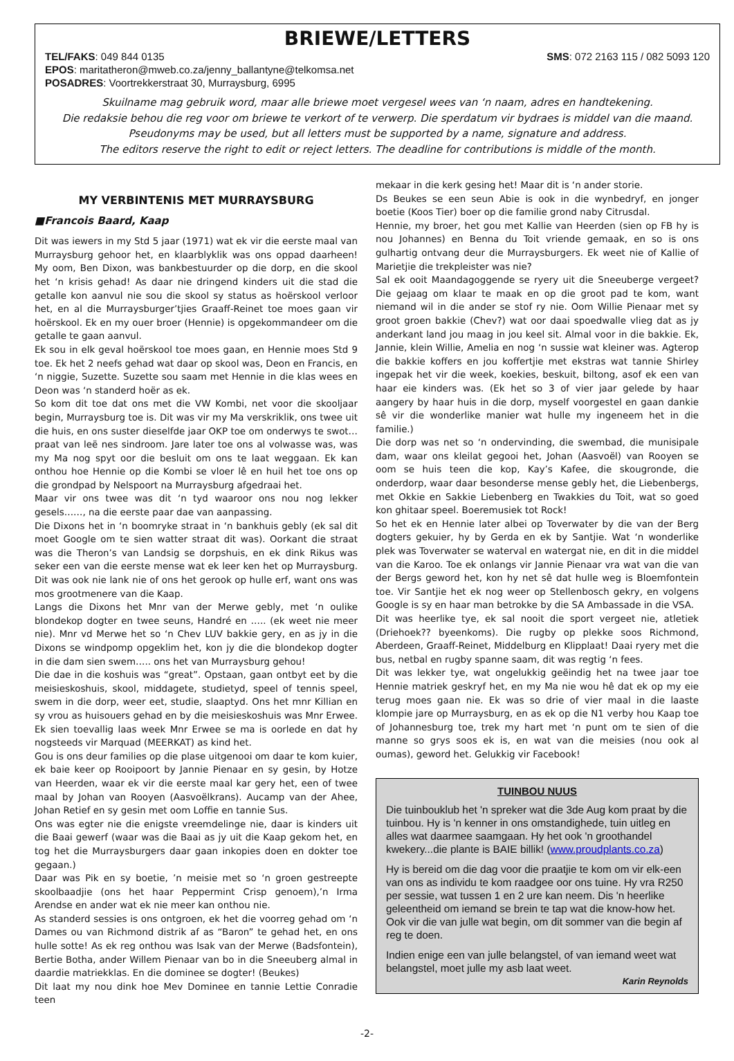BRIEWE/LETTERS
TEL/FAKS: 049 844 0135 SMS: 072 2163 115 / 082 5093 120
EPOS: maritatheron@mweb.co.za/jenny_ballantyne@telkomsa.net
POSADRES: Voortrekkerstraat 30, Murraysburg, 6995
Skuilname mag gebruik word, maar alle briewe moet vergesel wees van ‘n naam, adres en handtekening.
Die redaksie behou die reg voor om briewe te verkort of te verwerp. Die sperdatum vir bydraes is middel van die maand.
Pseudonyms may be used, but all letters must be supported by a name, signature and address.
The editors reserve the right to edit or reject letters. The deadline for contributions is middle of the month.
MY VERBINTENIS MET MURRAYSBURG
■Francois Baard, Kaap
Dit was iewers in my Std 5 jaar (1971) wat ek vir die eerste maal van Murraysburg gehoor het, en klaarblyklik was ons oppad daarheen! My oom, Ben Dixon, was bankbestuurder op die dorp, en die skool het ‘n krisis gehad! As daar nie dringend kinders uit die stad die getalle kon aanvul nie sou die skool sy status as hoërskool verloor het, en al die Murraysburger’tjies Graaff-Reinet toe moes gaan vir hoërskool. Ek en my ouer broer (Hennie) is opgekommandeer om die getalle te gaan aanvul.
Ek sou in elk geval hoërskool toe moes gaan, en Hennie moes Std 9 toe. Ek het 2 neefs gehad wat daar op skool was, Deon en Francis, en ‘n niggie, Suzette. Suzette sou saam met Hennie in die klas wees en Deon was ‘n standerd hoër as ek.
So kom dit toe dat ons met die VW Kombi, net voor die skooljaar begin, Murraysburg toe is. Dit was vir my Ma verskriklik, ons twee uit die huis, en ons suster dieselfde jaar OKP toe om onderwys te swot… praat van leë nes sindroom. Jare later toe ons al volwasse was, was my Ma nog spyt oor die besluit om ons te laat weggaan. Ek kan onthou hoe Hennie op die Kombi se vloer lê en huil het toe ons op die grondpad by Nelspoort na Murraysburg afgedraai het.
Maar vir ons twee was dit ‘n tyd waaroor ons nou nog lekker gesels……, na die eerste paar dae van aanpassing.
Die Dixons het in ‘n boomryke straat in ‘n bankhuis gebly (ek sal dit moet Google om te sien watter straat dit was). Oorkant die straat was die Theron’s van Landsig se dorpshuis, en ek dink Rikus was seker een van die eerste mense wat ek leer ken het op Murraysburg. Dit was ook nie lank nie of ons het gerook op hulle erf, want ons was mos grootmenere van die Kaap.
Langs die Dixons het Mnr van der Merwe gebly, met ‘n oulike blondekop dogter en twee seuns, Handré en ….. (ek weet nie meer nie). Mnr vd Merwe het so ‘n Chev LUV bakkie gery, en as jy in die Dixons se windpomp opgeklim het, kon jy die die blondekop dogter in die dam sien swem….. ons het van Murraysburg gehou!
Die dae in die koshuis was “great”. Opstaan, gaan ontbyt eet by die meisieskoshuis, skool, middagete, studietyd, speel of tennis speel, swem in die dorp, weer eet, studie, slaaptyd. Ons het mnr Killian en sy vrou as huisouers gehad en by die meisieskoshuis was Mnr Erwee. Ek sien toevallig laas week Mnr Erwee se ma is oorlede en dat hy nogsteeds vir Marquad (MEERKAT) as kind het.
Gou is ons deur families op die plase uitgenooi om daar te kom kuier, ek baie keer op Rooipoort by Jannie Pienaar en sy gesin, by Hotze van Heerden, waar ek vir die eerste maal kar gery het, een of twee maal by Johan van Rooyen (Aasvoëlkrans). Aucamp van der Ahee, Johan Retief en sy gesin met oom Loffie en tannie Sus.
Ons was egter nie die enigste vreemdelinge nie, daar is kinders uit die Baai gewerf (waar was die Baai as jy uit die Kaap gekom het, en tog het die Murraysburgers daar gaan inkopies doen en dokter toe gegaan.)
Daar was Pik en sy boetie, ’n meisie met so ‘n groen gestreepte skoolbaadjie (ons het haar Peppermint Crisp genoem),’n Irma Arendse en ander wat ek nie meer kan onthou nie.
As standerd sessies is ons ontgroen, ek het die voorreg gehad om ‘n Dames ou van Richmond distrik af as “Baron” te gehad het, en ons hulle sotte! As ek reg onthou was Isak van der Merwe (Badsfontein), Bertie Botha, ander Willem Pienaar van bo in die Sneeuberg almal in daardie matriekklas. En die dominee se dogter! (Beukes)
Dit laat my nou dink hoe Mev Dominee en tannie Lettie Conradie teen
mekaar in die kerk gesing het! Maar dit is ‘n ander storie.
Ds Beukes se een seun Abie is ook in die wynbedryf, en jonger boetie (Koos Tier) boer op die familie grond naby Citrusdal.
Hennie, my broer, het gou met Kallie van Heerden (sien op FB hy is nou Johannes) en Benna du Toit vriende gemaak, en so is ons gulhartig ontvang deur die Murraysburgers. Ek weet nie of Kallie of Marietjie die trekpleister was nie?
Sal ek ooit Maandagoggende se ryery uit die Sneeuberge vergeet? Die gejaag om klaar te maak en op die groot pad te kom, want niemand wil in die ander se stof ry nie. Oom Willie Pienaar met sy groot groen bakkie (Chev?) wat oor daai spoedwalle vlieg dat as jy anderkant land jou maag in jou keel sit. Almal voor in die bakkie. Ek, Jannie, klein Willie, Amelia en nog ‘n sussie wat kleiner was. Agterop die bakkie koffers en jou koffertjie met ekstras wat tannie Shirley ingepak het vir die week, koekies, beskuit, biltong, asof ek een van haar eie kinders was. (Ek het so 3 of vier jaar gelede by haar aangery by haar huis in die dorp, myself voorgestel en gaan dankie sê vir die wonderlike manier wat hulle my ingeneem het in die familie.)
Die dorp was net so ‘n ondervinding, die swembad, die munisipale dam, waar ons kleilat gegooi het, Johan (Aasvoël) van Rooyen se oom se huis teen die kop, Kay’s Kafee, die skougronde, die onderdorp, waar daar besonderse mense gebly het, die Liebenbergs, met Okkie en Sakkie Liebenberg en Twakkies du Toit, wat so goed kon ghitaar speel. Boeremusiek tot Rock!
So het ek en Hennie later albei op Toverwater by die van der Berg dogters gekuier, hy by Gerda en ek by Santjie. Wat ‘n wonderlike plek was Toverwater se waterval en watergat nie, en dit in die middel van die Karoo. Toe ek onlangs vir Jannie Pienaar vra wat van die van der Bergs geword het, kon hy net sê dat hulle weg is Bloemfontein toe. Vir Santjie het ek nog weer op Stellenbosch gekry, en volgens Google is sy en haar man betrokke by die SA Ambassade in die VSA.
Dit was heerlike tye, ek sal nooit die sport vergeet nie, atletiek (Driehoek?? byeenkoms). Die rugby op plekke soos Richmond, Aberdeen, Graaff-Reinet, Middelburg en Klipplaat! Daai ryery met die bus, netbal en rugby spanne saam, dit was regtig ‘n fees.
Dit was lekker tye, wat ongelukkig geëindig het na twee jaar toe Hennie matriek geskryf het, en my Ma nie wou hê dat ek op my eie terug moes gaan nie. Ek was so drie of vier maal in die laaste klompie jare op Murraysburg, en as ek op die N1 verby hou Kaap toe of Johannesburg toe, trek my hart met ‘n punt om te sien of die manne so grys soos ek is, en wat van die meisies (nou ook al oumas), geword het. Gelukkig vir Facebook!
TUINBOU NUUS
Die tuinbouklub het 'n spreker wat die 3de Aug kom praat by die tuinbou. Hy is 'n kenner in ons omstandighede, tuin uitleg en alles wat daarmee saamgaan. Hy het ook 'n groothandel kwekery...die plante is BAIE billik! (www.proudplants.co.za)
Hy is bereid om die dag voor die praatjie te kom om vir elk-een van ons as individu te kom raadgee oor ons tuine. Hy vra R250 per sessie, wat tussen 1 en 2 ure kan neem. Dis 'n heerlike geleentheid om iemand se brein te tap wat die know-how het. Ook vir die van julle wat begin, om dit sommer van die begin af reg te doen.
Indien enige een van julle belangstel, of van iemand weet wat belangstel, moet julle my asb laat weet.
Karin Reynolds
-2-